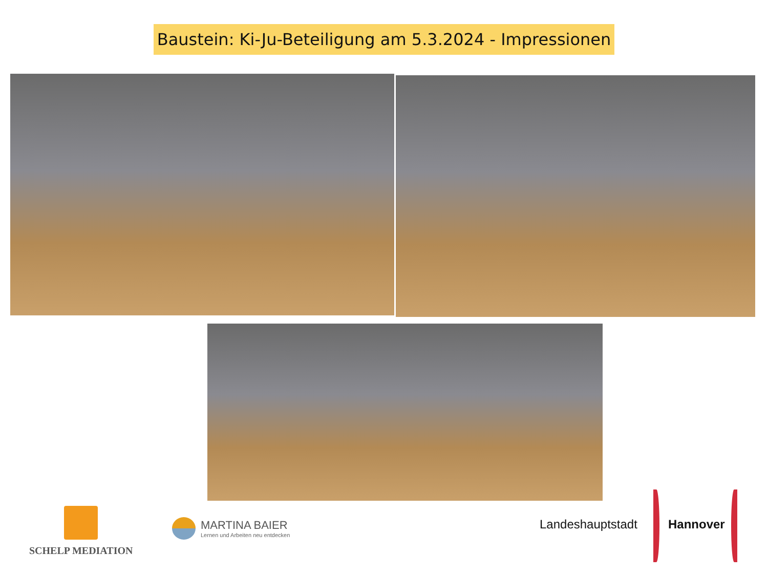Baustein: Ki-Ju-Beteiligung am 5.3.2024 - Impressionen
SCHELP MEDIATION
MARTINA BAIER
Lernen und Arbeiten neu entdecken
Landeshauptstadt Hannover